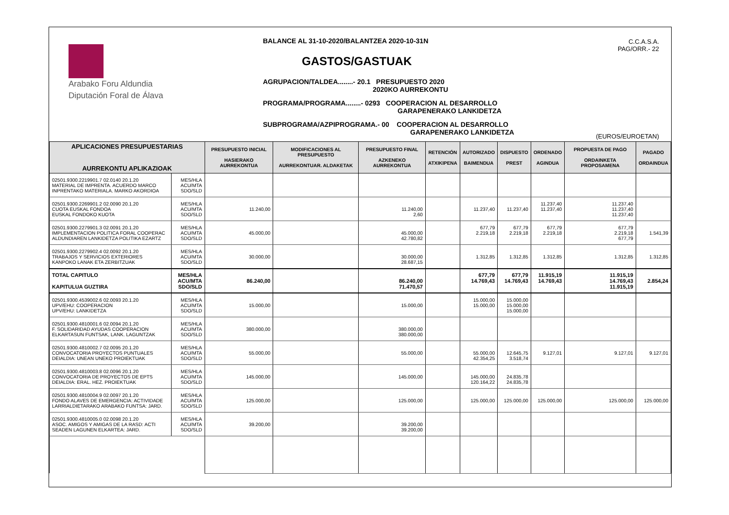Arabako Foru Aldundia
Diputación Foral de Álava
BALANCE AL 31-10-2020/BALANTZEA 2020-10-31N
GASTOS/GASTUAK
AGRUPACION/TALDEA........- 20.1 PRESUPUESTO 2020
2020KO AURREKONTU
PROGRAMA/PROGRAMA........- 0293 COOPERACION AL DESARROLLO
GARAPENERAKO LANKIDETZA
SUBPROGRAMA/AZPIPROGRAMA.- 00 COOPERACION AL DESARROLLO
GARAPENERAKO LANKIDETZA
C.C.A.S.A.
PAG/ORR.- 22
(EUROS/EUROETAN)
| APLICACIONES PRESUPUESTARIAS AURREKONTU APLIKAZIOAK | | PRESUPUESTO INICIAL HASIERAKO AURREKONTUA | MODIFICACIONES AL PRESUPUESTO AURREKONTUAR. ALDAKETAK | PRESUPUESTO FINAL AZKENEKO AURREKONTUA | RETENCIÓN ATXIKIPENA | AUTORIZADO BAIMENDUA | DISPUESTO PREST | ORDENADO AGINDUA | PROPUESTA DE PAGO ORDAINKETA PROPOSAMENA | PAGADO ORDAINDUA |
| --- | --- | --- | --- | --- | --- | --- | --- | --- | --- | --- |
| 02501.9300.2219901.7 02.0140 20.1.20 MATERIAL DE IMPRENTA. ACUERDO MARCO INPRENTAKO MATERIALA. MARKO AKORDIOA | MES/HLA ACU/MTA SDO/SLD | | | | | | | | | |
| 02501.9300.2269901.2 02.0090 20.1.20 CUOTA EUSKAL FONDOA EUSKAL FONDOKO KUOTA | MES/HLA ACU/MTA SDO/SLD | 11.240,00 | | 11.240,00 2,60 | | 11.237,40 | 11.237,40 | 11.237,40 11.237,40 | 11.237,40 11.237,40 11.237,40 | |
| 02501.9300.2279901.3 02.0091 20.1.20 IMPLEMENTACION POLITICA FORAL COOPERAC ALDUNDIAREN LANKIDETZA POLITIKA EZARTZ | MES/HLA ACU/MTA SDO/SLD | 45.000,00 | | 45.000,00 42.780,82 | | 677,79 2.219,18 | 677,79 2.219,18 | 677,79 2.219,18 | 677,79 2.219,18 677,79 | 1.541,39 |
| 02501.9300.2279902.4 02.0092 20.1.20 TRABAJOS Y SERVICIOS EXTERIORES KANPOKO LANAK ETA ZERBITZUAK | MES/HLA ACU/MTA SDO/SLD | 30.000,00 | | 30.000,00 28.687,15 | | 1.312,85 | 1.312,85 | 1.312,85 | 1.312,85 | 1.312,85 |
| TOTAL CAPITULO KAPITULUA GUZTIRA | MES/HLA ACU/MTA SDO/SLD | 86.240,00 | | 86.240,00 71.470,57 | | 677,79 14.769,43 | 677,79 14.769,43 | 11.915,19 14.769,43 | 11.915,19 14.769,43 11.915,19 | 2.854,24 |
| 02501.9300.4539002.6 02.0093 20.1.20 UPV/EHU: COOPERACION UPV/EHU: LANKIDETZA | MES/HLA ACU/MTA SDO/SLD | 15.000,00 | | 15.000,00 | | 15.000,00 15.000,00 | 15.000,00 15.000,00 15.000,00 | | | |
| 02501.9300.4810001.6 02.0094 20.1.20 F. SOLIDARIDAD AYUDAS COOPERACION ELKARTASUN FUNTSAK, LANK. LAGUNTZAK | MES/HLA ACU/MTA SDO/SLD | 380.000,00 | | 380.000,00 380.000,00 | | | | | | |
| 02501.9300.4810002.7 02.0095 20.1.20 CONVOCATORIA PROYECTOS PUNTUALES DEIALDIA: UNEAN UNEKO PROIEKTUAK | MES/HLA ACU/MTA SDO/SLD | 55.000,00 | | 55.000,00 | | 55.000,00 42.354,25 | 12.645,75 3.518,74 | 9.127,01 | 9.127,01 | 9.127,01 |
| 02501.9300.4810003.8 02.0096 20.1.20 CONVOCATORIA DE PROYECTOS DE EPTS DEIALDIA: ERAL. HEZ. PROIEKTUAK | MES/HLA ACU/MTA SDO/SLD | 145.000,00 | | 145.000,00 | | 145.000,00 120.164,22 | 24.835,78 24.835,78 | | | |
| 02501.9300.4810004.9 02.0097 20.1.20 FONDO ALAVES DE EMERGENCIA: ACTIVIDADE LARRIALDIETARAKO ARABAKO FUNTSA: JARD. | MES/HLA ACU/MTA SDO/SLD | 125.000,00 | | 125.000,00 | | 125.000,00 | 125.000,00 | 125.000,00 | 125.000,00 | 125.000,00 |
| 02501.9300.4810005.0 02.0098 20.1.20 ASOC. AMIGOS Y AMIGAS DE LA RASD: ACTI SEADEN LAGUNEN ELKARTEA: JARD. | MES/HLA ACU/MTA SDO/SLD | 39.200,00 | | 39.200,00 39.200,00 | | | | | | |